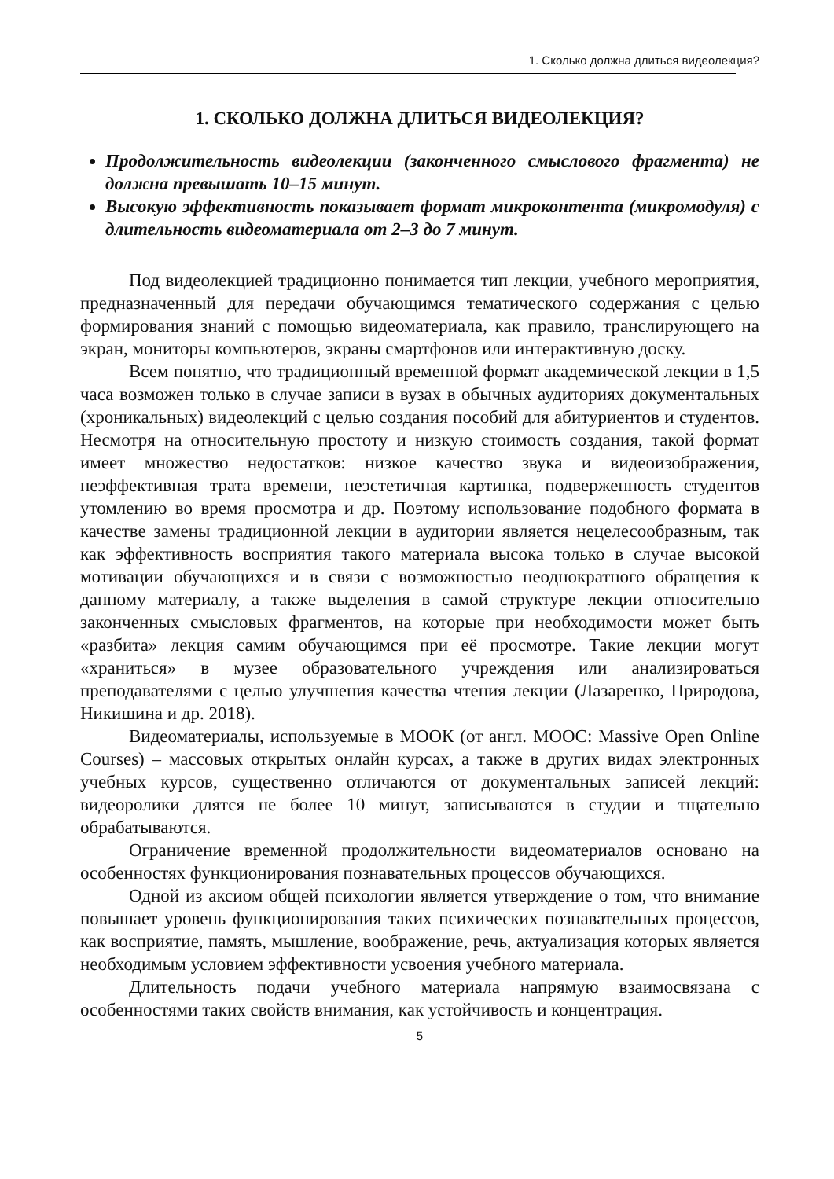1. Сколько должна длиться видеолекция?
1. СКОЛЬКО ДОЛЖНА ДЛИТЬСЯ ВИДЕОЛЕКЦИЯ?
Продолжительность видеолекции (законченного смыслового фрагмента) не должна превышать 10–15 минут.
Высокую эффективность показывает формат микроконтента (микромодуля) с длительность видеоматериала от 2–3 до 7 минут.
Под видеолекцией традиционно понимается тип лекции, учебного мероприятия, предназначенный для передачи обучающимся тематического содержания с целью формирования знаний с помощью видеоматериала, как правило, транслирующего на экран, мониторы компьютеров, экраны смартфонов или интерактивную доску.
Всем понятно, что традиционный временной формат академической лекции в 1,5 часа возможен только в случае записи в вузах в обычных аудиториях документальных (хроникальных) видеолекций с целью создания пособий для абитуриентов и студентов. Несмотря на относительную простоту и низкую стоимость создания, такой формат имеет множество недостатков: низкое качество звука и видеоизображения, неэффективная трата времени, неэстетичная картинка, подверженность студентов утомлению во время просмотра и др. Поэтому использование подобного формата в качестве замены традиционной лекции в аудитории является нецелесообразным, так как эффективность восприятия такого материала высока только в случае высокой мотивации обучающихся и в связи с возможностью неоднократного обращения к данному материалу, а также выделения в самой структуре лекции относительно законченных смысловых фрагментов, на которые при необходимости может быть «разбита» лекция самим обучающимся при её просмотре. Такие лекции могут «храниться» в музее образовательного учреждения или анализироваться преподавателями с целью улучшения качества чтения лекции (Лазаренко, Природова, Никишина и др. 2018).
Видеоматериалы, используемые в МООК (от англ. MOOC: Massive Open Online Courses) – массовых открытых онлайн курсах, а также в других видах электронных учебных курсов, существенно отличаются от документальных записей лекций: видеоролики длятся не более 10 минут, записываются в студии и тщательно обрабатываются.
Ограничение временной продолжительности видеоматериалов основано на особенностях функционирования познавательных процессов обучающихся.
Одной из аксиом общей психологии является утверждение о том, что внимание повышает уровень функционирования таких психических познавательных процессов, как восприятие, память, мышление, воображение, речь, актуализация которых является необходимым условием эффективности усвоения учебного материала.
Длительность подачи учебного материала напрямую взаимосвязана с особенностями таких свойств внимания, как устойчивость и концентрация.
5